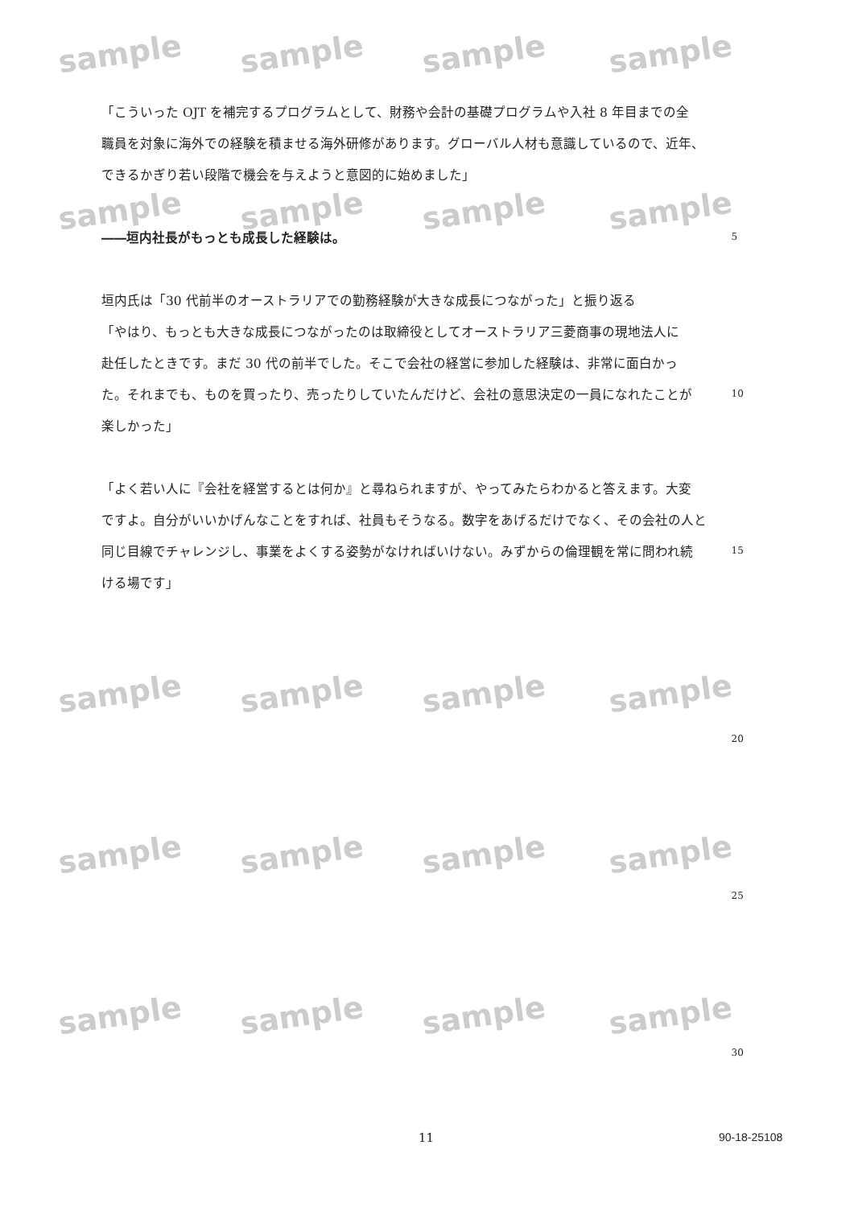sample sample sample sample
sample sample sample sample
sample sample sample sample
sample sample sample sample
sample sample sample sample
「こういった OJT を補完するプログラムとして、財務や会計の基礎プログラムや入社 8 年目までの全
職員を対象に海外での経験を積ませる海外研修があります。グローバル人材も意識しているので、近年、
できるかぎり若い段階で機会を与えようと意図的に始めました」
――垣内社長がもっとも成長した経験は。 5
垣内氏は「30 代前半のオーストラリアでの勤務経験が大きな成長につながった」と振り返る
「やはり、もっとも大きな成長につながったのは取締役としてオーストラリア三菱商事の現地法人に
赴任したときです。まだ 30 代の前半でした。そこで会社の経営に参加した経験は、非常に面白かっ
た。それまでも、ものを買ったり、売ったりしていたんだけど、会社の意思決定の一員になれたことが 10
楽しかった」
「よく若い人に『会社を経営するとは何か』と尋ねられますが、やってみたらわかると答えます。大変
ですよ。自分がいいかげんなことをすれば、社員もそうなる。数字をあげるだけでなく、その会社の人と
同じ目線でチャレンジし、事業をよくする姿勢がなければいけない。みずからの倫理観を常に問われ続 15
ける場です」
20
25
30
11 90-18-25108